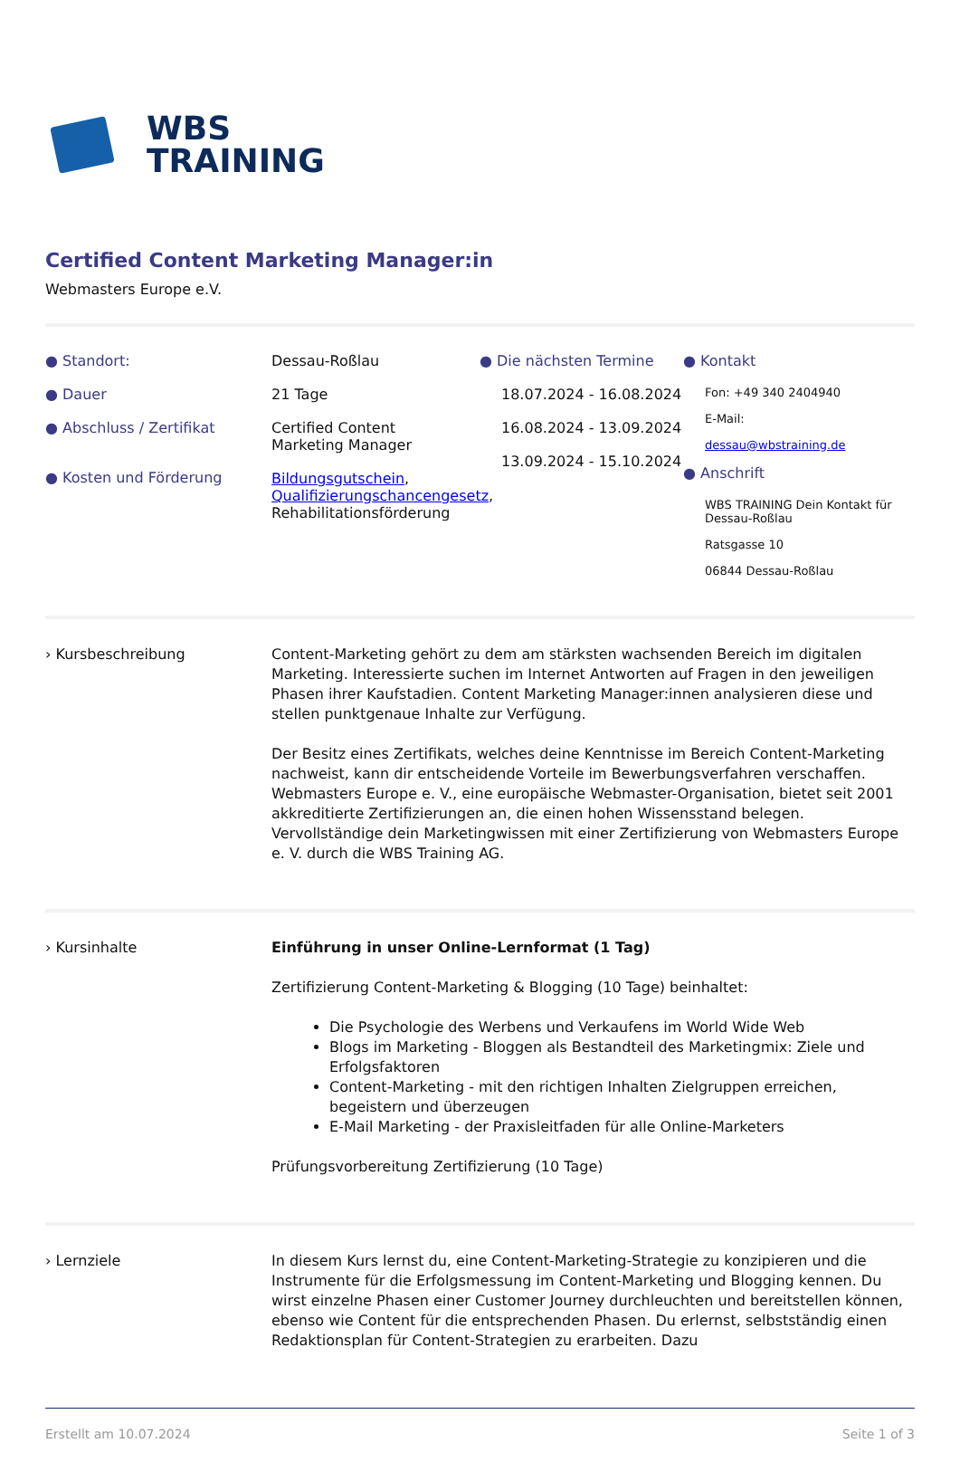WBS
TRAINING
Certified Content Marketing Manager:in
Webmasters Europe e.V.
● Standort:
● Dauer
● Abschluss / Zertifikat
● Kosten und Förderung
Dessau-Roßlau
21 Tage
Certified Content
Marketing Manager
Bildungsgutschein, Qualifizierungschancengesetz, Rehabilitationsförderung
● Die nächsten Termine
18.07.2024 - 16.08.2024
16.08.2024 - 13.09.2024
13.09.2024 - 15.10.2024
● Kontakt
Fon: +49 340 2404940
E-Mail:
dessau@wbstraining.de
● Anschrift
WBS TRAINING Dein Kontakt für Dessau-Roßlau
Ratsgasse 10
06844 Dessau-Roßlau
› Kursbeschreibung Content-Marketing gehört zu dem am stärksten wachsenden Bereich im digitalen Marketing. Interessierte suchen im Internet Antworten auf Fragen in den jeweiligen Phasen ihrer Kaufstadien. Content Marketing Manager:innen analysieren diese und stellen punktgenaue Inhalte zur Verfügung.
Der Besitz eines Zertifikats, welches deine Kenntnisse im Bereich Content-Marketing nachweist, kann dir entscheidende Vorteile im Bewerbungsverfahren verschaffen. Webmasters Europe e. V., eine europäische Webmaster-Organisation, bietet seit 2001 akkreditierte Zertifizierungen an, die einen hohen Wissensstand belegen. Vervollständige dein Marketingwissen mit einer Zertifizierung von Webmasters Europe e. V. durch die WBS Training AG.
› Kursinhalte Einführung in unser Online-Lernformat (1 Tag)
Zertifizierung Content-Marketing & Blogging (10 Tage) beinhaltet:
Die Psychologie des Werbens und Verkaufens im World Wide Web
Blogs im Marketing - Bloggen als Bestandteil des Marketingmix: Ziele und Erfolgsfaktoren
Content-Marketing - mit den richtigen Inhalten Zielgruppen erreichen, begeistern und überzeugen
E-Mail Marketing - der Praxisleitfaden für alle Online-Marketers
Prüfungsvorbereitung Zertifizierung (10 Tage)
› Lernziele In diesem Kurs lernst du, eine Content-Marketing-Strategie zu konzipieren und die Instrumente für die Erfolgsmessung im Content-Marketing und Blogging kennen. Du wirst einzelne Phasen einer Customer Journey durchleuchten und bereitstellen können, ebenso wie Content für die entsprechenden Phasen. Du erlernst, selbstständig einen Redaktionsplan für Content-Strategien zu erarbeiten. Dazu
Erstellt am 10.07.2024 Seite 1 of 3